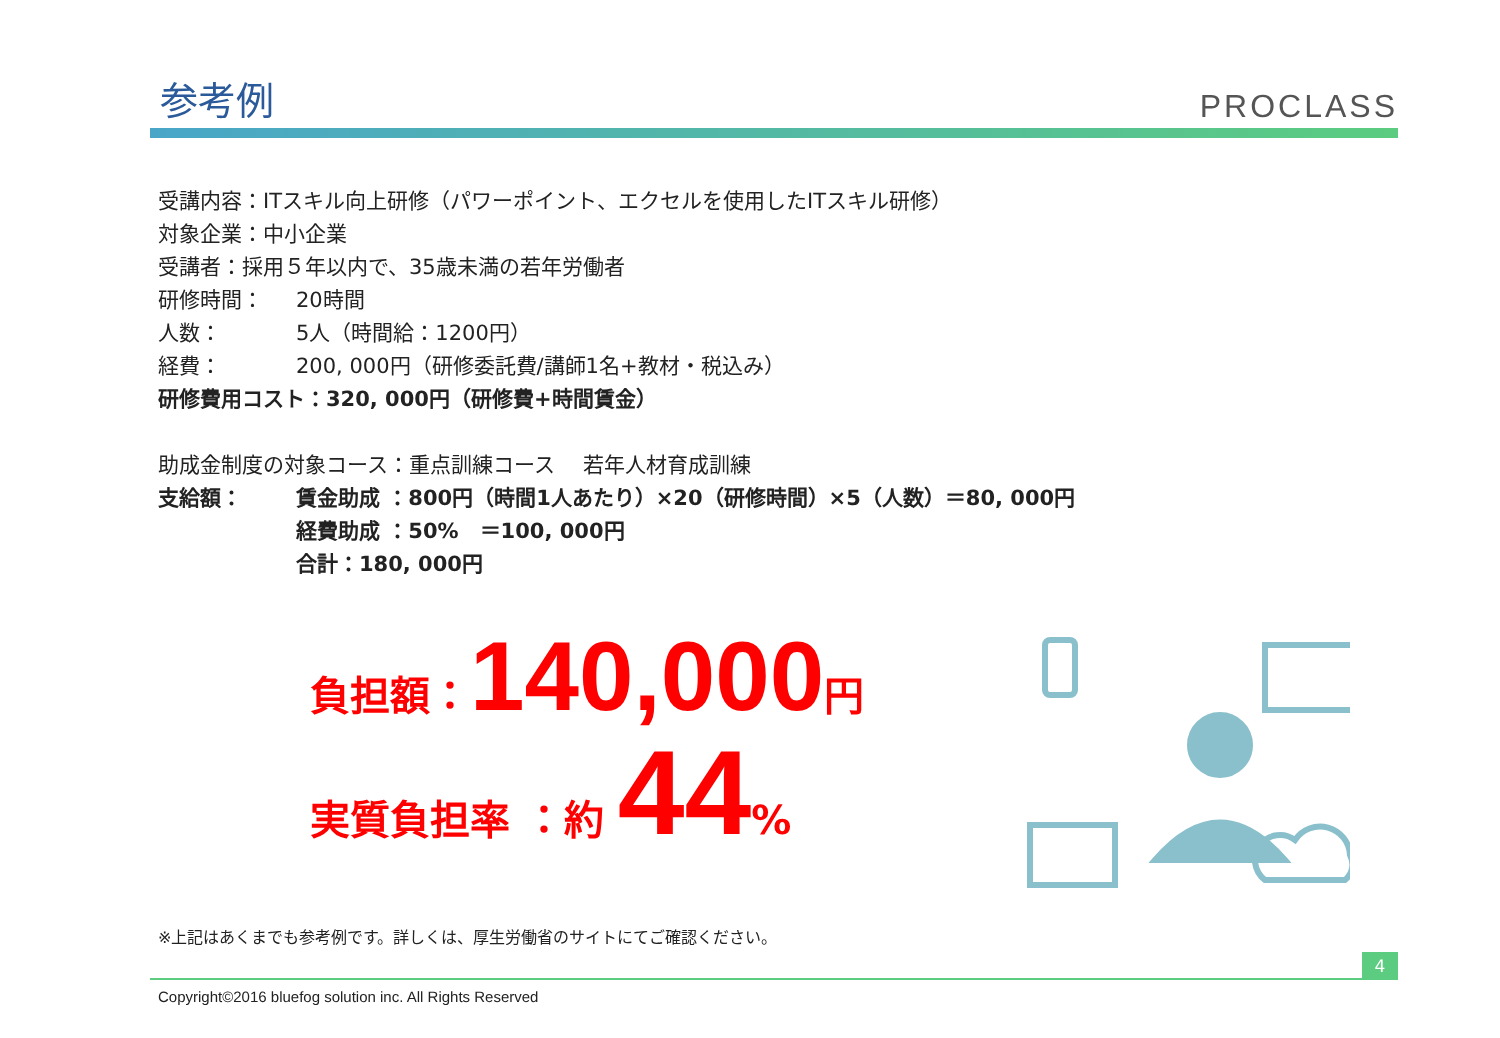参考例
PROCLASS
受講内容：ITスキル向上研修（パワーポイント、エクセルを使用したITスキル研修）
対象企業：中小企業
受講者：採用５年以内で、35歳未満の若年労働者
研修時間： 20時間
人数： 5人（時間給：1200円）
経費： 200, 000円（研修委託費/講師1名+教材・税込み）
研修費用コスト：320, 000円（研修費+時間賃金）
助成金制度の対象コース：重点訓練コース　 若年人材育成訓練
支給額： 賃金助成 ：800円（時間1人あたり）×20（研修時間）×5（人数）＝80, 000円
経費助成 ：50%　＝100, 000円
合計：180, 000円
負担額：140,000円
実質負担率 ：約 44%
※上記はあくまでも参考例です。詳しくは、厚生労働省のサイトにてご確認ください。
4
Copyright©2016 bluefog solution inc. All Rights Reserved